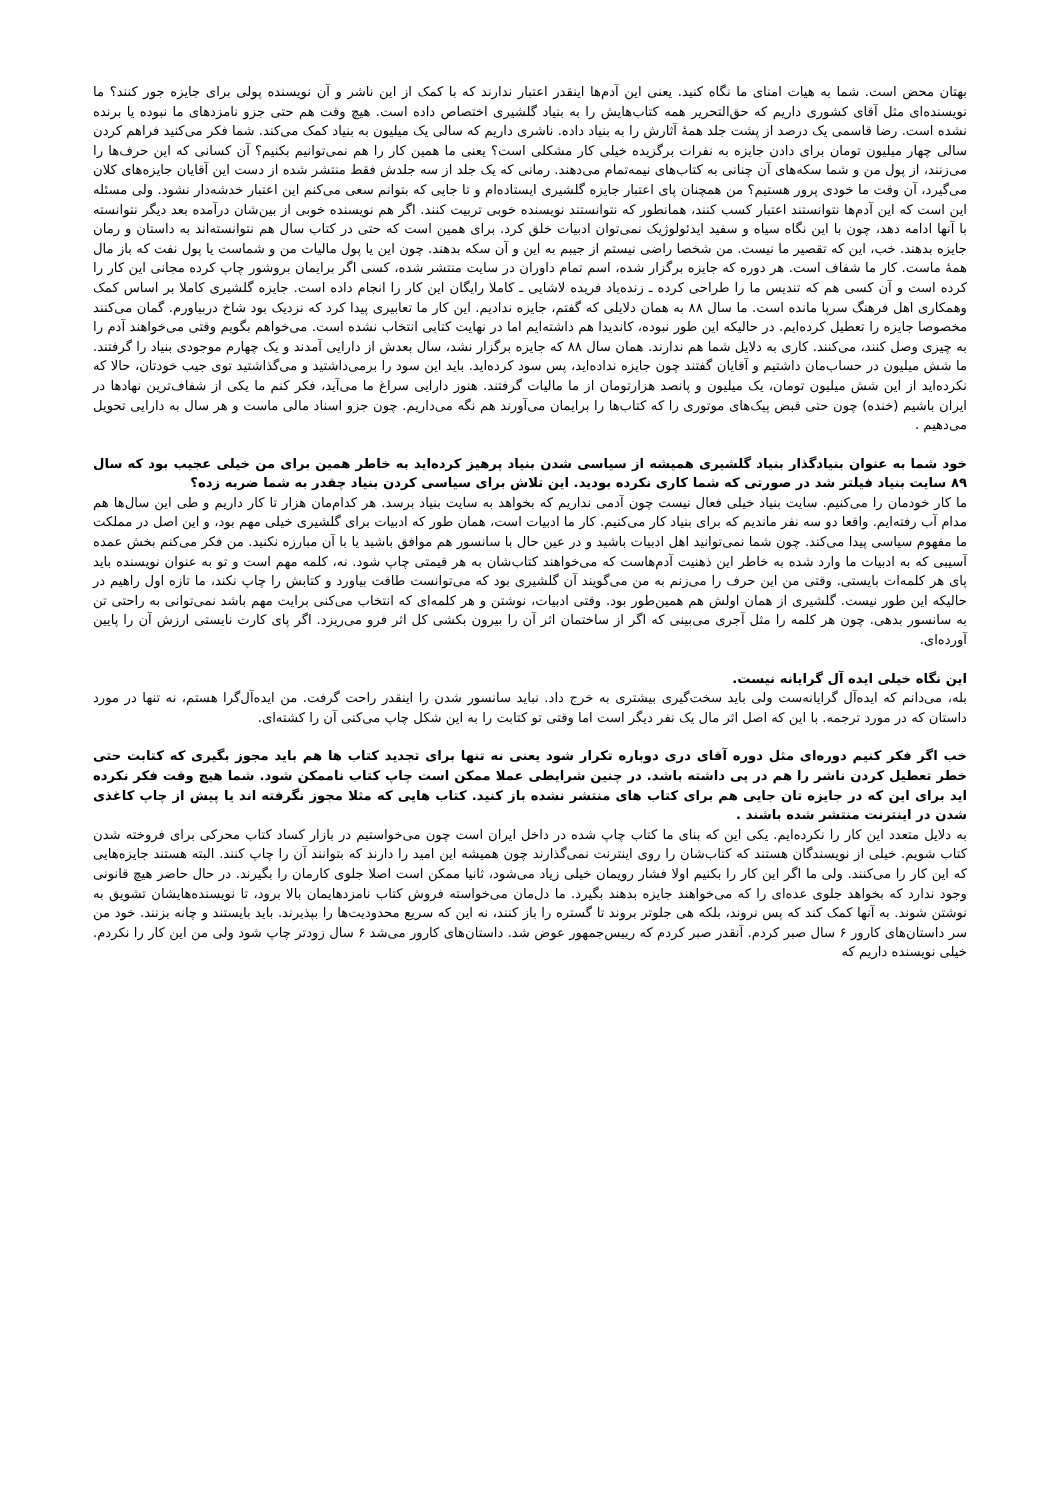بهتان محض است. شما به هیات امنای ما نگاه کنید. یعنی این آدم‌ها اینقدر اعتبار ندارند که با کمک از این ناشر و آن نویسنده پولی برای جایزه جور کنند؟ ما نویسنده‌ای مثل آقای کشوری داریم که حق‌التحریر همه کتاب‌هایش را به بنیاد گلشیری اختصاص داده است. هیچ وقت هم حتی جزو نامزدهای ما نبوده یا برنده نشده است. رضا قاسمی یک درصد از پشت جلد همهٔ آثارش را به بنیاد داده. ناشری داریم که سالی یک میلیون به بنیاد کمک می‌کند. شما فکر می‌کنید فراهم کردن سالی چهار میلیون تومان برای دادن جایزه به نفرات برگزیده خیلی کار مشکلی است؟ یعنی ما همین کار را هم نمی‌توانیم بکنیم؟ آن کسانی که این حرف‌ها را می‌زنند، از پول من و شما سکه‌های آن چنانی به کتاب‌های نیمه‌تمام می‌دهند. رمانی که یک جلد از سه جلدش فقط منتشر شده از دست این آقایان جایزه‌های کلان می‌گیرد، آن وقت ما خودی پرور هستیم؟ من همچنان پای اعتبار جایزه گلشیری ایستاده‌ام و تا جایی که بتوانم سعی می‌کنم این اعتبار خدشه‌دار نشود. ولی مسئله این است که این آدم‌ها نتوانستند اعتبار کسب کنند، همانطور که نتوانستند نویسنده خوبی تربیت کنند. اگر هم نویسنده خوبی از بین‌شان درآمده بعد دیگر نتوانسته با آنها ادامه دهد، چون با این نگاه سیاه و سفید ایدئولوژیک نمی‌توان ادبیات خلق کرد. برای همین است که حتی در کتاب سال هم نتوانسته‌اند به داستان و رمان جایزه بدهند. خب، این که تقصیر ما نیست. من شخصا راضی نیستم از جیبم به این و آن سکه بدهند. چون این یا پول مالیات من و شماست یا پول نفت که باز مال همهٔ ماست. کار ما شفاف است. هر دوره که جایزه برگزار شده، اسم تمام داوران در سایت منتشر شده، کسی اگر برایمان بروشور چاپ کرده مجانی این کار را کرده است و آن کسی هم که تندیس ما را طراحی کرده ـ زنده‌یاد فریده لاشایی ـ کاملا رایگان این کار را انجام داده است. جایزه گلشیری کاملا بر اساس کمک وهمکاری اهل فرهنگ سرپا مانده است. ما سال ۸۸ به همان دلایلی که گفتم، جایزه ندادیم. این کار ما تعابیری پیدا کرد که نزدیک بود شاخ دربیاورم. گمان می‌کنند مخصوصا جایزه را تعطیل کرده‌ایم. در حالیکه این طور نبوده، کاندیدا هم داشته‌ایم اما در نهایت کتابی انتخاب نشده است. می‌خواهم بگویم وقتی می‌خواهند آدم را به چیزی وصل کنند، می‌کنند. کاری به دلایل شما هم ندارند. همان سال ۸۸ که جایزه برگزار نشد، سال بعدش از دارایی آمدند و یک چهارم موجودی بنیاد را گرفتند. ما شش میلیون در حساب‌مان داشتیم و آقایان گفتند چون جایزه نداده‌اید، پس سود کرده‌اید. باید این سود را برمی‌داشتید و می‌گذاشتید توی جیب خودتان، حالا که نکرده‌اید از این شش میلیون تومان، یک میلیون و پانصد هزارتومان از ما مالیات گرفتند. هنوز دارایی سراغ ما می‌آید، فکر کنم ما یکی از شفاف‌ترین نهادها در ایران باشیم (خنده) چون حتی قبض پیک‌های موتوری را که کتاب‌ها را برایمان می‌آورند هم نگه می‌داریم. چون جزو اسناد مالی ماست و هر سال به دارایی تحویل می‌دهیم .
خود شما به عنوان بنیادگذار بنیاد گلشیری همیشه از سیاسی شدن بنیاد پرهیز کرده‌اید به خاطر همین برای من خیلی عجیب بود که سال ۸۹ سایت بنیاد فیلتر شد در صورتی که شما کاری نکرده بودید. این تلاش برای سیاسی کردن بنیاد چقدر به شما ضربه زده؟
ما کار خودمان را می‌کنیم. سایت بنیاد خیلی فعال نیست چون آدمی نداریم که بخواهد به سایت بنیاد برسد. هر کدام‌مان هزار تا کار داریم و طی این سال‌ها هم مدام آب رفته‌ایم. واقعا دو سه نفر ماندیم که برای بنیاد کار می‌کنیم. کار ما ادبیات است، همان طور که ادبیات برای گلشیری خیلی مهم بود، و این اصل در مملکت ما مفهوم سیاسی پیدا می‌کند. چون شما نمی‌توانید اهل ادبیات باشید و در عین حال با سانسور هم موافق باشید یا با آن مبارزه نکنید. من فکر می‌کنم بخش عمده آسیبی که به ادبیات ما وارد شده به خاطر این ذهنیت آدم‌هاست که می‌خواهند کتاب‌شان به هر قیمتی چاپ شود. نه، کلمه مهم است و تو به عنوان نویسنده باید پای هر کلمه‌ات بایستی. وقتی من این حرف را می‌زنم به من می‌گویند آن گلشیری بود که می‌توانست طاقت بیاورد و کتابش را چاپ نکند، ما تازه اول راهیم در حالیکه این طور نیست. گلشیری از همان اولش هم همین‌طور بود. وقتی ادبیات، نوشتن و هر کلمه‌ای که انتخاب می‌کنی برایت مهم باشد نمی‌توانی به راحتی تن به سانسور بدهی. چون هر کلمه را مثل آجری می‌بینی که اگر از ساختمان اثر آن را بیرون بکشی کل اثر فرو می‌ریزد. اگر پای کارت نایستی ارزش آن را پایین آورده‌ای.
این نگاه خیلی ایده آل گرایانه نیست.
بله، می‌دانم که ایده‌آل گرایانه‌ست ولی باید سخت‌گیری بیشتری به خرج داد. نباید سانسور شدن را اینقدر راحت گرفت. من ایده‌آل‌گرا هستم، نه تنها در مورد داستان که در مورد ترجمه. با این که اصل اثر مال یک نفر دیگر است اما وقتی تو کتابت را به این شکل چاپ می‌کنی آن را کشته‌ای.
خب اگر فکر کنیم دوره‌ای مثل دوره آقای دری دوباره تکرار شود یعنی نه تنها برای تجدید کتاب ها هم باید مجوز بگیری که کتابت حتی خطر تعطیل کردن ناشر را هم در پی داشته باشد. در چنین شرایطی عملا ممکن است چاپ کتاب ناممکن شود. شما هیچ وقت فکر نکرده اید برای این که در جایزه تان جایی هم برای کتاب های منتشر نشده باز کنید. کتاب هایی که مثلا مجوز نگرفته اند یا پیش از چاپ کاغذی شدن در اینترنت منتشر شده باشند .
به دلایل متعدد این کار را نکرده‌ایم. یکی این که بنای ما کتاب چاپ شده در داخل ایران است چون می‌خواستیم در بازار کساد کتاب محرکی برای فروخته شدن کتاب شویم. خیلی از نویسندگان هستند که کتاب‌شان را روی اینترنت نمی‌گذارند چون همیشه این امید را دارند که بتوانند آن را چاپ کنند. البته هستند جایزه‌هایی که این کار را می‌کنند. ولی ما اگر این کار را بکنیم اولا فشار رویمان خیلی زیاد می‌شود، ثانیا ممکن است اصلا جلوی کارمان را بگیرند. در حال حاضر هیچ قانونی وجود ندارد که بخواهد جلوی عده‌ای را که می‌خواهند جایزه بدهند بگیرد. ما دل‌مان می‌خواسته فروش کتاب نامزدهایمان بالا برود، تا نویسنده‌هایشان تشویق به نوشتن شوند. به آنها کمک کند که پس نروند، بلکه هی جلوتر بروند تا گستره را باز کنند، نه این که سریع محدودیت‌ها را بپذیرند. باید بایستند و چانه بزنند. خود من سر داستان‌های کارور ۶ سال صبر کردم. آنقدر صبر کردم که رییس‌جمهور عوض شد. داستان‌های کارور می‌شد ۶ سال زودتر چاپ شود ولی من این کار را نکردم. خیلی نویسنده داریم که